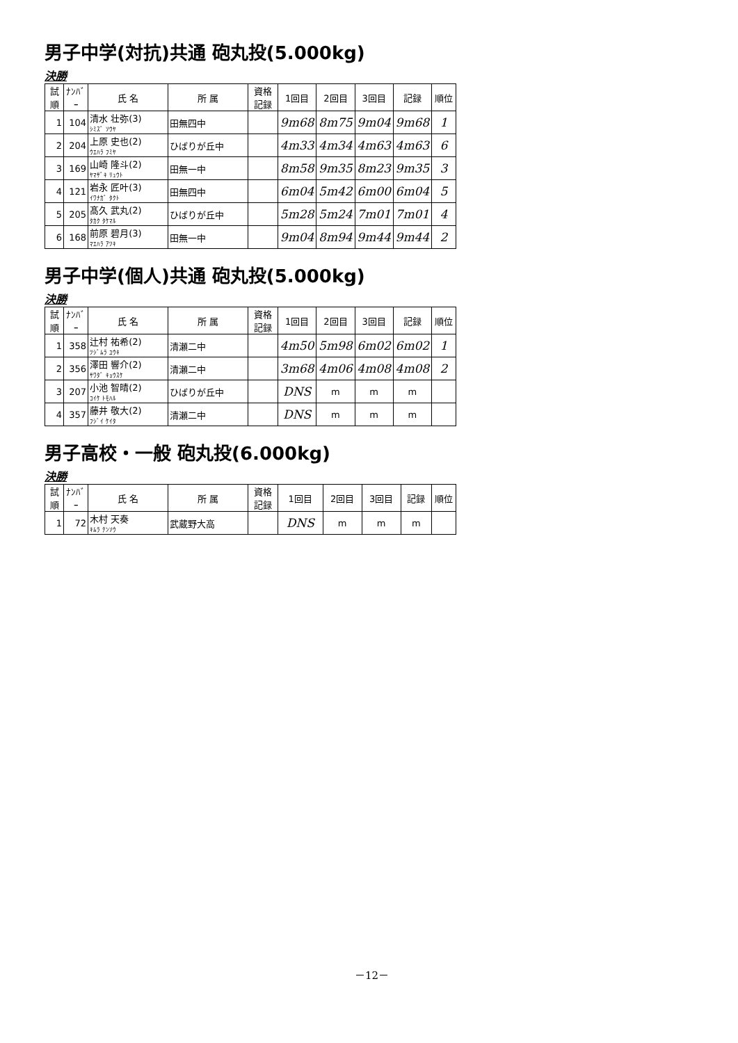男子中学(対抗)共通 砲丸投(5.000kg)
決勝
| 試順 | ﾅﾝﾊﾞｰ | 氏 名 | 所 属 | 資格記録 | 1回目 | 2回目 | 3回目 | 記録 | 順位 |
| --- | --- | --- | --- | --- | --- | --- | --- | --- | --- |
| 1 | 104 | 清水 壮弥(3) ｼﾐｽﾞ ｿｳﾔ | 田無四中 | | 9m68 | 8m75 | 9m04 | 9m68 | 1 |
| 2 | 204 | 上原 史也(2) ｳｴﾊﾗ ﾌﾐﾔ | ひばりが丘中 | | 4m33 | 4m34 | 4m63 | 4m63 | 6 |
| 3 | 169 | 山崎 隆斗(2) ﾔﾏｻﾞｷ ﾘｭｳﾄ | 田無一中 | | 8m58 | 9m35 | 8m23 | 9m35 | 3 |
| 4 | 121 | 岩永 匠叶(3) ｲﾜﾅｶﾞ ﾀｸﾄ | 田無四中 | | 6m04 | 5m42 | 6m00 | 6m04 | 5 |
| 5 | 205 | 髙久 武丸(2) ﾀｶｸ ﾀｹﾏﾙ | ひばりが丘中 | | 5m28 | 5m24 | 7m01 | 7m01 | 4 |
| 6 | 168 | 前原 碧月(3) ﾏｴﾊﾗ ｱﾂｷ | 田無一中 | | 9m04 | 8m94 | 9m44 | 9m44 | 2 |
男子中学(個人)共通 砲丸投(5.000kg)
決勝
| 試順 | ﾅﾝﾊﾞｰ | 氏 名 | 所 属 | 資格記録 | 1回目 | 2回目 | 3回目 | 記録 | 順位 |
| --- | --- | --- | --- | --- | --- | --- | --- | --- | --- |
| 1 | 358 | 辻村 祐希(2) ﾂｼﾞﾑﾗ ﾕｳｷ | 清瀬二中 | | 4m50 | 5m98 | 6m02 | 6m02 | 1 |
| 2 | 356 | 澤田 響介(2) ｻﾜﾀﾞ ｷｮｳｽｹ | 清瀬二中 | | 3m68 | 4m06 | 4m08 | 4m08 | 2 |
| 3 | 207 | 小池 智晴(2) ｺｲｹ ﾄﾓﾊﾙ | ひばりが丘中 | | DNS | m | m | m | |
| 4 | 357 | 藤井 敬大(2) ﾌｼﾞｲ ｹｲﾀ | 清瀬二中 | | DNS | m | m | m | |
男子高校・一般 砲丸投(6.000kg)
決勝
| 試順 | ﾅﾝﾊﾞｰ | 氏 名 | 所 属 | 資格記録 | 1回目 | 2回目 | 3回目 | 記録 | 順位 |
| --- | --- | --- | --- | --- | --- | --- | --- | --- | --- |
| 1 | 72 | 木村 天奏 ｷﾑﾗ ﾃﾝｿｳ | 武蔵野大高 | | DNS | m | m | m | |
－12－